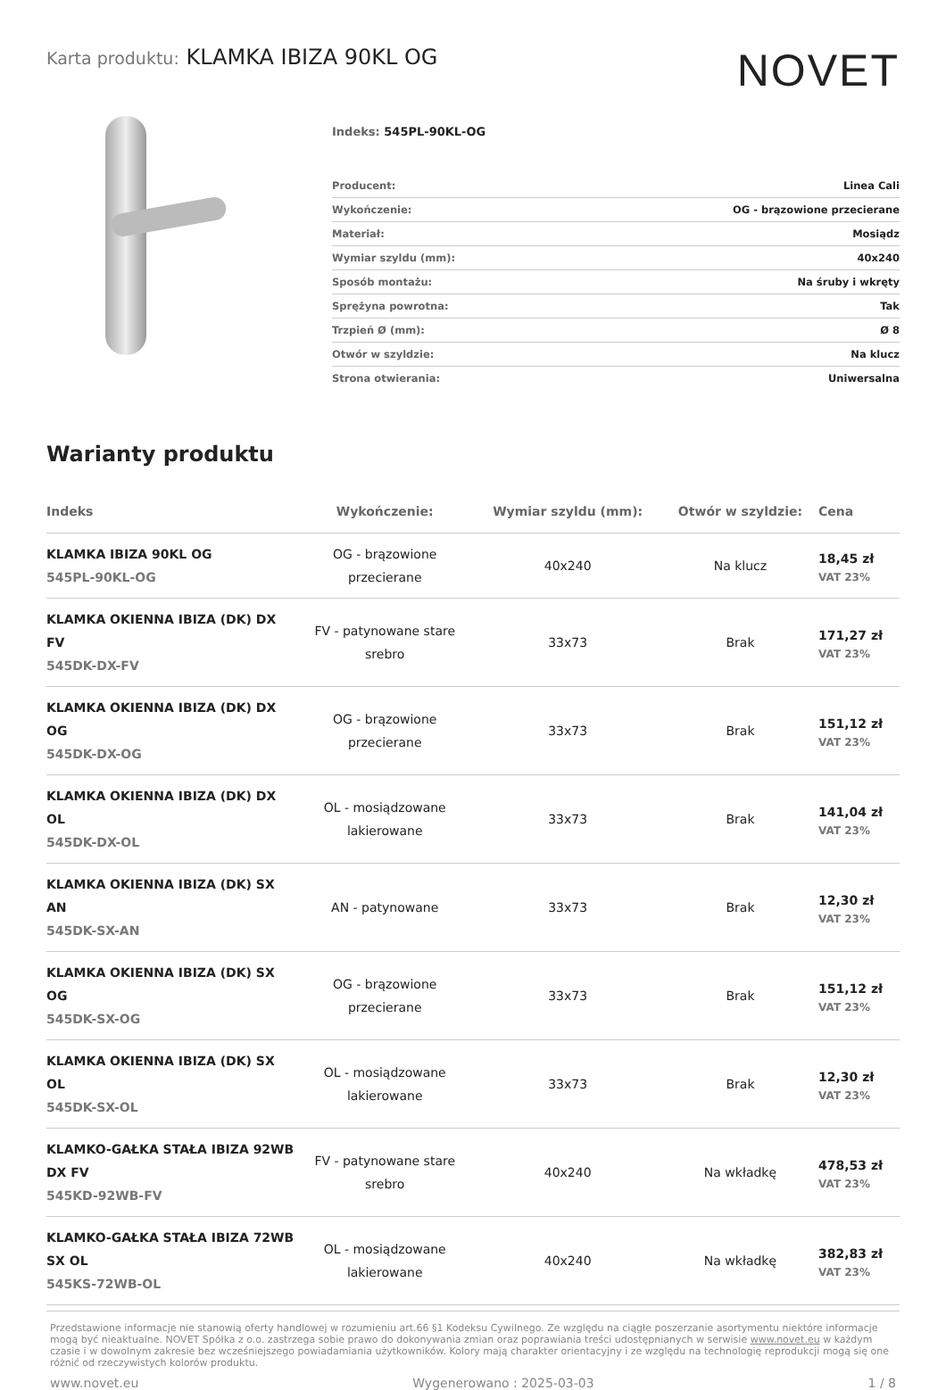Karta produktu: KLAMKA IBIZA 90KL OG
NOVET
Indeks: 545PL-90KL-OG
| Producent: | Linea Cali |
| Wykończenie: | OG - brązowione przecierane |
| Materiał: | Mosiądz |
| Wymiar szyldu (mm): | 40x240 |
| Sposób montażu: | Na śruby i wkręty |
| Sprężyna powrotna: | Tak |
| Trzpień Ø (mm): | Ø 8 |
| Otwór w szyldzie: | Na klucz |
| Strona otwierania: | Uniwersalna |
Warianty produktu
| Indeks | Wykończenie: | Wymiar szyldu (mm): | Otwór w szyldzie: | Cena |
| --- | --- | --- | --- | --- |
| KLAMKA IBIZA 90KL OG 545PL-90KL-OG | OG - brązowione przecierane | 40x240 | Na klucz | 18,45 zł VAT 23% |
| KLAMKA OKIENNA IBIZA (DK) DX FV 545DK-DX-FV | FV - patynowane stare srebro | 33x73 | Brak | 171,27 zł VAT 23% |
| KLAMKA OKIENNA IBIZA (DK) DX OG 545DK-DX-OG | OG - brązowione przecierane | 33x73 | Brak | 151,12 zł VAT 23% |
| KLAMKA OKIENNA IBIZA (DK) DX OL 545DK-DX-OL | OL - mosiądzowane lakierowane | 33x73 | Brak | 141,04 zł VAT 23% |
| KLAMKA OKIENNA IBIZA (DK) SX AN 545DK-SX-AN | AN - patynowane | 33x73 | Brak | 12,30 zł VAT 23% |
| KLAMKA OKIENNA IBIZA (DK) SX OG 545DK-SX-OG | OG - brązowione przecierane | 33x73 | Brak | 151,12 zł VAT 23% |
| KLAMKA OKIENNA IBIZA (DK) SX OL 545DK-SX-OL | OL - mosiądzowane lakierowane | 33x73 | Brak | 12,30 zł VAT 23% |
| KLAMKO-GAŁKA STAŁA IBIZA 92WB DX FV 545KD-92WB-FV | FV - patynowane stare srebro | 40x240 | Na wkładkę | 478,53 zł VAT 23% |
| KLAMKO-GAŁKA STAŁA IBIZA 72WB SX OL 545KS-72WB-OL | OL - mosiądzowane lakierowane | 40x240 | Na wkładkę | 382,83 zł VAT 23% |
Przedstawione informacje nie stanowią oferty handlowej w rozumieniu art.66 §1 Kodeksu Cywilnego. Ze względu na ciągłe poszerzanie asortymentu niektóre informacje mogą być nieaktualne. NOVET Spółka z o.o. zastrzega sobie prawo do dokonywania zmian oraz poprawiania treści udostępnianych w serwisie www.novet.eu w każdym czasie i w dowolnym zakresie bez wcześniejszego powiadamiania użytkowników. Kolory mają charakter orientacyjny i ze względu na technologię reprodukcji mogą się one różnić od rzeczywistych kolorów produktu.
www.novet.eu Wygenerowano : 2025-03-03 1 / 8